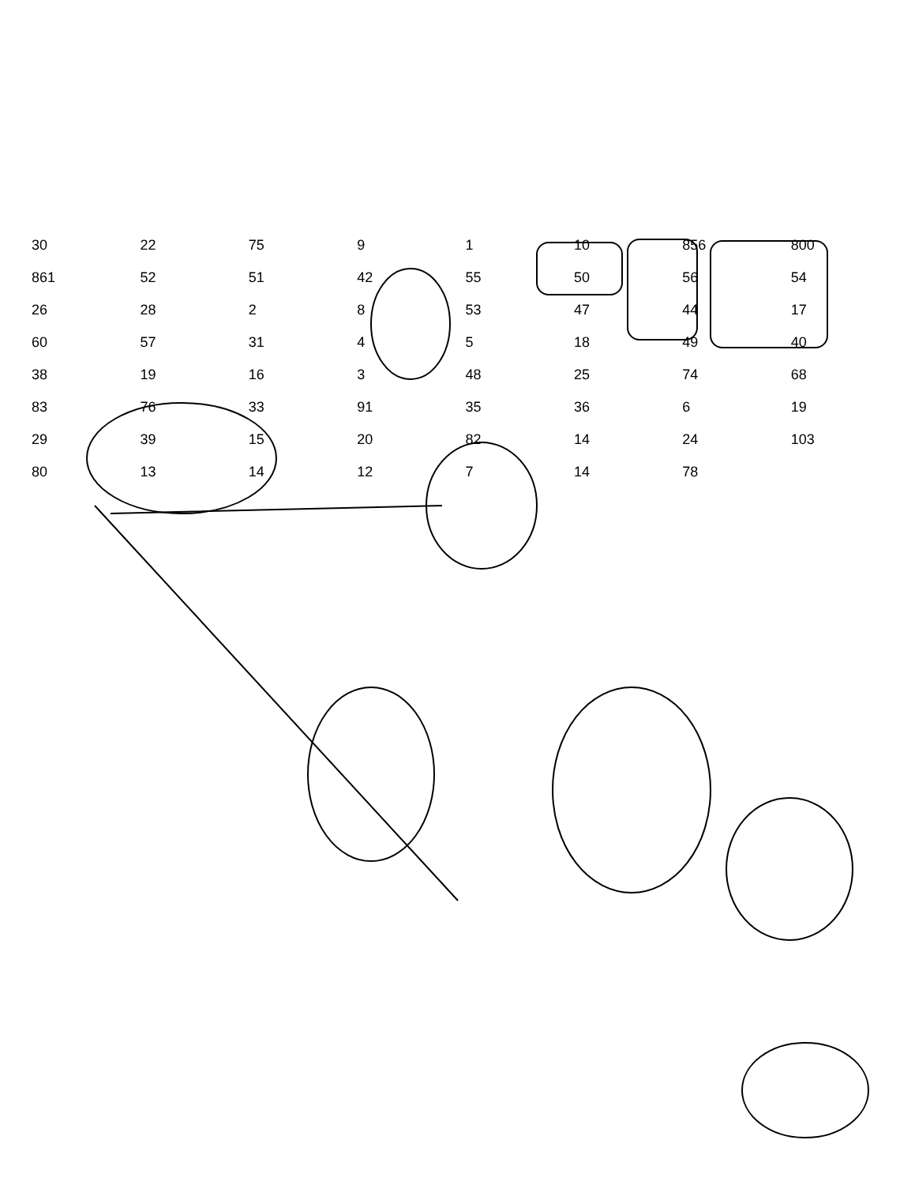30 22 75 9 1 10 856 800 861 52 51 42 55 50 56 54 26 28 2 8 53 47 44 17 60 57 31 4 5 18 49 40 38 19 16 3 48 25 74 68 83 76 33 91 35 36 6 19 29 39 15 20 82 14 24 103 80 13 14 12 7 14 78